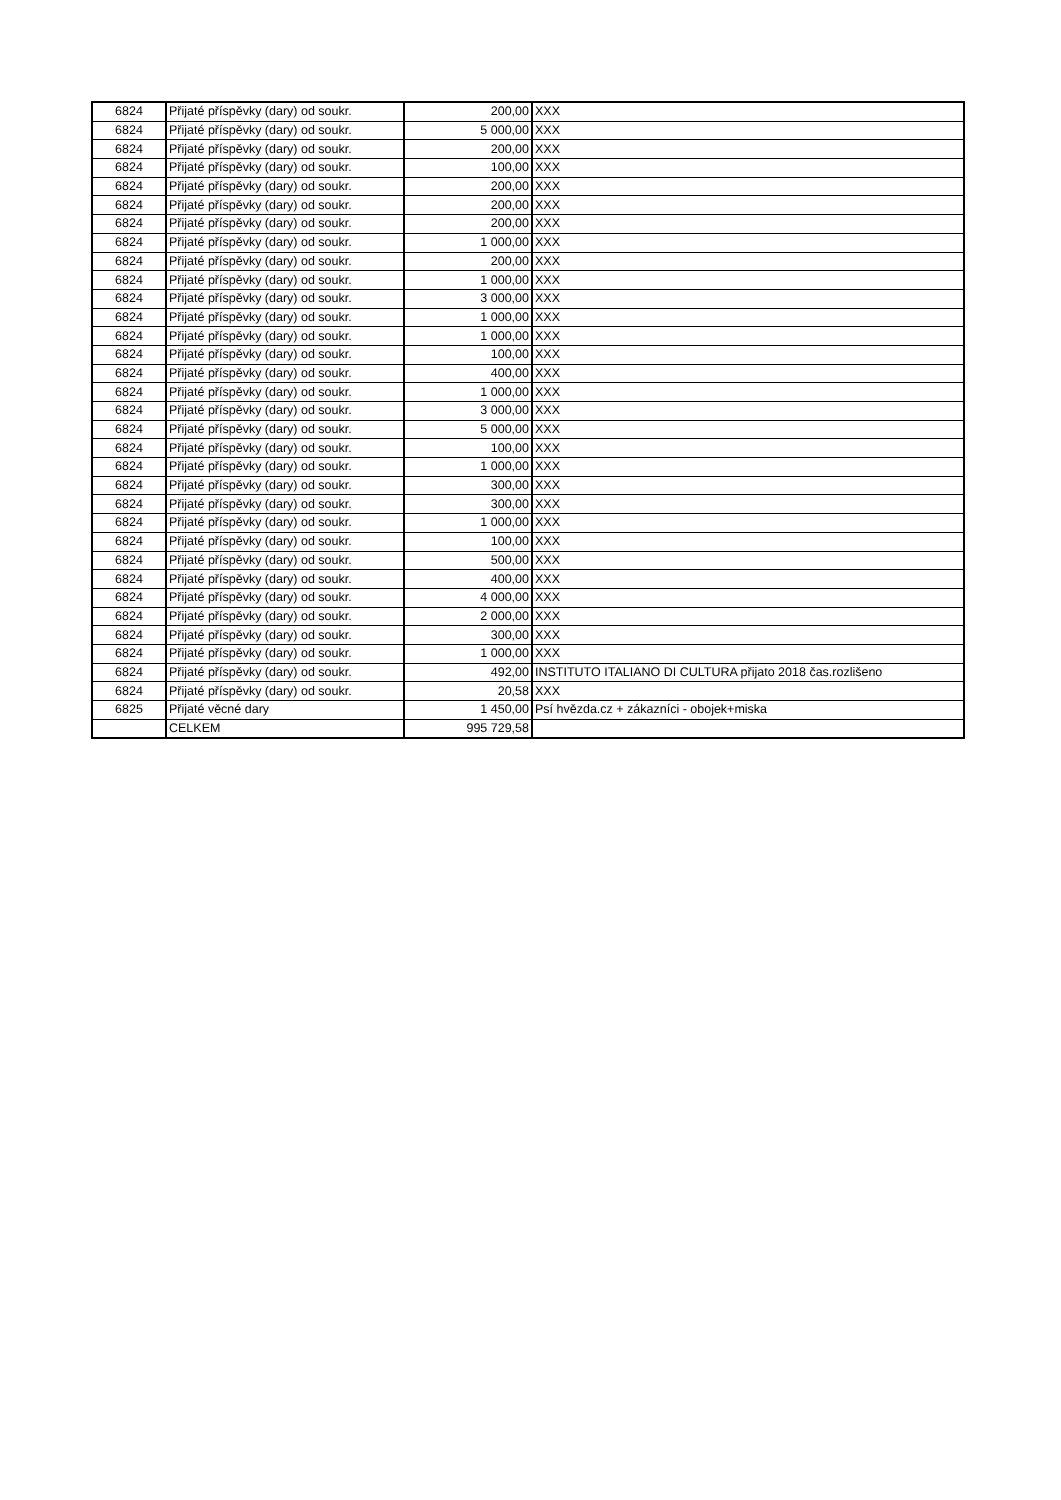| 6824 | Přijaté příspěvky (dary) od soukr. | 200,00 | XXX |
| 6824 | Přijaté příspěvky (dary) od soukr. | 5 000,00 | XXX |
| 6824 | Přijaté příspěvky (dary) od soukr. | 200,00 | XXX |
| 6824 | Přijaté příspěvky (dary) od soukr. | 100,00 | XXX |
| 6824 | Přijaté příspěvky (dary) od soukr. | 200,00 | XXX |
| 6824 | Přijaté příspěvky (dary) od soukr. | 200,00 | XXX |
| 6824 | Přijaté příspěvky (dary) od soukr. | 200,00 | XXX |
| 6824 | Přijaté příspěvky (dary) od soukr. | 1 000,00 | XXX |
| 6824 | Přijaté příspěvky (dary) od soukr. | 200,00 | XXX |
| 6824 | Přijaté příspěvky (dary) od soukr. | 1 000,00 | XXX |
| 6824 | Přijaté příspěvky (dary) od soukr. | 3 000,00 | XXX |
| 6824 | Přijaté příspěvky (dary) od soukr. | 1 000,00 | XXX |
| 6824 | Přijaté příspěvky (dary) od soukr. | 1 000,00 | XXX |
| 6824 | Přijaté příspěvky (dary) od soukr. | 100,00 | XXX |
| 6824 | Přijaté příspěvky (dary) od soukr. | 400,00 | XXX |
| 6824 | Přijaté příspěvky (dary) od soukr. | 1 000,00 | XXX |
| 6824 | Přijaté příspěvky (dary) od soukr. | 3 000,00 | XXX |
| 6824 | Přijaté příspěvky (dary) od soukr. | 5 000,00 | XXX |
| 6824 | Přijaté příspěvky (dary) od soukr. | 100,00 | XXX |
| 6824 | Přijaté příspěvky (dary) od soukr. | 1 000,00 | XXX |
| 6824 | Přijaté příspěvky (dary) od soukr. | 300,00 | XXX |
| 6824 | Přijaté příspěvky (dary) od soukr. | 300,00 | XXX |
| 6824 | Přijaté příspěvky (dary) od soukr. | 1 000,00 | XXX |
| 6824 | Přijaté příspěvky (dary) od soukr. | 100,00 | XXX |
| 6824 | Přijaté příspěvky (dary) od soukr. | 500,00 | XXX |
| 6824 | Přijaté příspěvky (dary) od soukr. | 400,00 | XXX |
| 6824 | Přijaté příspěvky (dary) od soukr. | 4 000,00 | XXX |
| 6824 | Přijaté příspěvky (dary) od soukr. | 2 000,00 | XXX |
| 6824 | Přijaté příspěvky (dary) od soukr. | 300,00 | XXX |
| 6824 | Přijaté příspěvky (dary) od soukr. | 1 000,00 | XXX |
| 6824 | Přijaté příspěvky (dary) od soukr. | 492,00 | INSTITUTO ITALIANO DI CULTURA přijato 2018 čas.rozlišeno |
| 6824 | Přijaté příspěvky (dary) od soukr. | 20,58 | XXX |
| 6825 | Přijaté věcné dary | 1 450,00 | Psí hvězda.cz + zákazníci - obojek+miska |
| | CELKEM | 995 729,58 | |